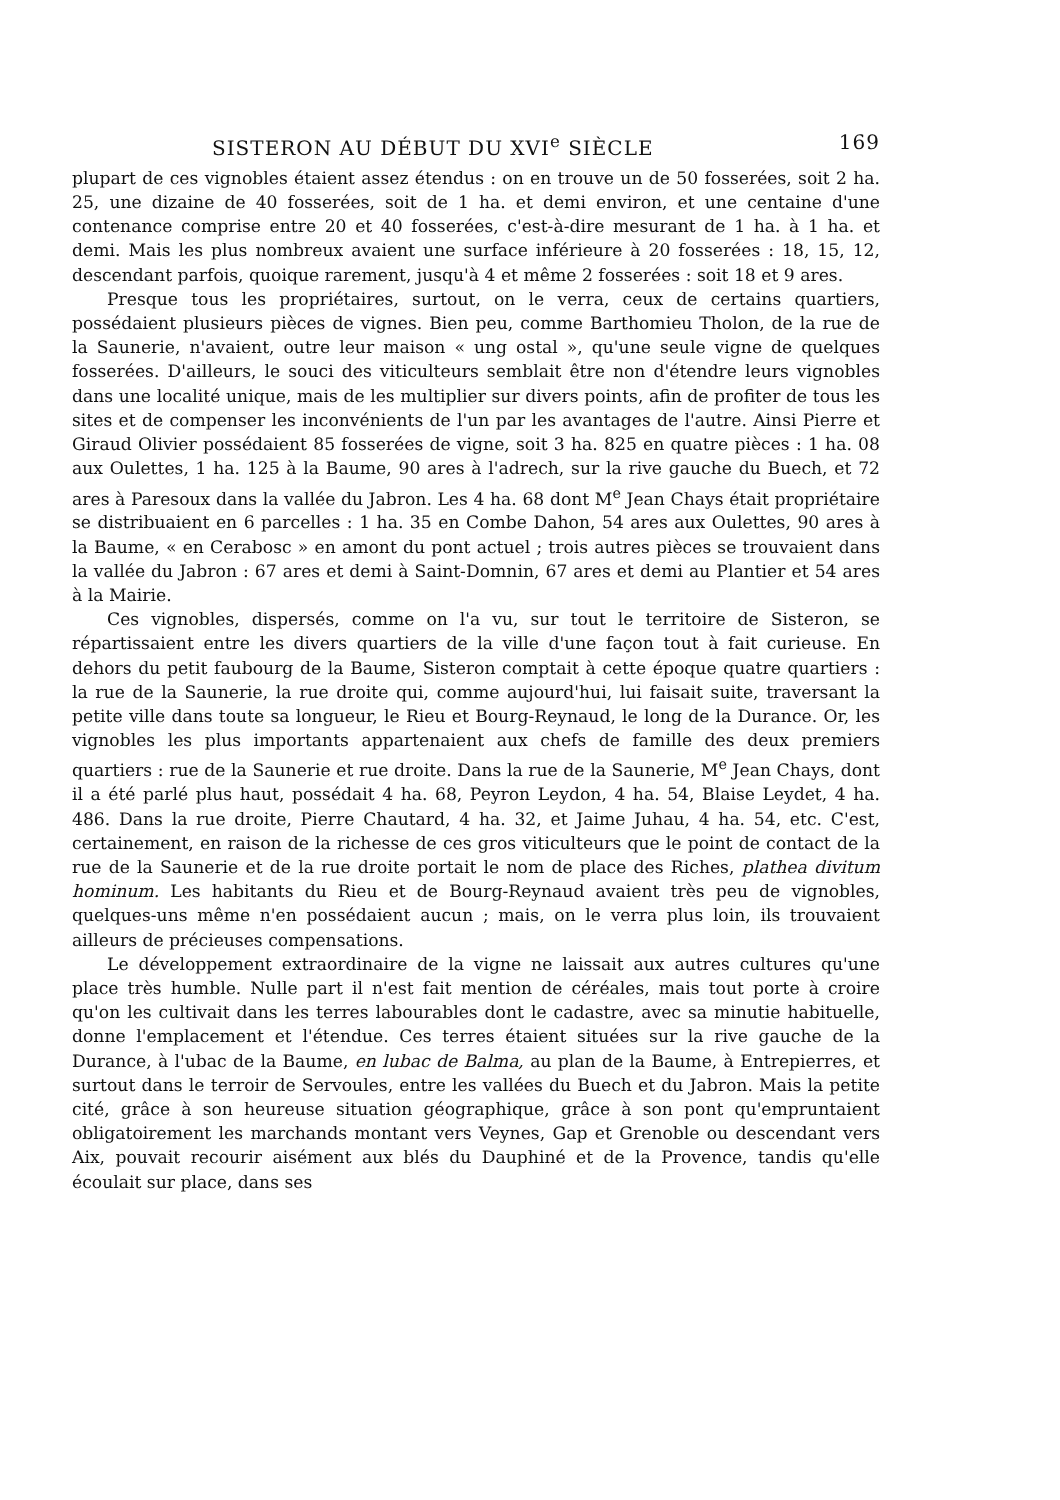SISTERON AU DÉBUT DU XVI<sup>e</sup> SIÈCLE 169
plupart de ces vignobles étaient assez étendus : on en trouve un de 50 fosserées, soit 2 ha. 25, une dizaine de 40 fosserées, soit de 1 ha. et demi environ, et une centaine d'une contenance comprise entre 20 et 40 fosserées, c'est-à-dire mesurant de 1 ha. à 1 ha. et demi. Mais les plus nombreux avaient une surface inférieure à 20 fosserées : 18, 15, 12, descendant parfois, quoique rarement, jusqu'à 4 et même 2 fosserées : soit 18 et 9 ares.
Presque tous les propriétaires, surtout, on le verra, ceux de certains quartiers, possédaient plusieurs pièces de vignes. Bien peu, comme Barthomieu Tholon, de la rue de la Saunerie, n'avaient, outre leur maison « ung ostal », qu'une seule vigne de quelques fosserées. D'ailleurs, le souci des viticulteurs semblait être non d'étendre leurs vignobles dans une localité unique, mais de les multiplier sur divers points, afin de profiter de tous les sites et de compenser les inconvénients de l'un par les avantages de l'autre. Ainsi Pierre et Giraud Olivier possédaient 85 fosserées de vigne, soit 3 ha. 825 en quatre pièces : 1 ha. 08 aux Oulettes, 1 ha. 125 à la Baume, 90 ares à l'adrech, sur la rive gauche du Buech, et 72 ares à Paresoux dans la vallée du Jabron. Les 4 ha. 68 dont M<sup>e</sup> Jean Chays était propriétaire se distribuaient en 6 parcelles : 1 ha. 35 en Combe Dahon, 54 ares aux Oulettes, 90 ares à la Baume, « en Cerabosc » en amont du pont actuel ; trois autres pièces se trouvaient dans la vallée du Jabron : 67 ares et demi à Saint-Domnin, 67 ares et demi au Plantier et 54 ares à la Mairie.
Ces vignobles, dispersés, comme on l'a vu, sur tout le territoire de Sisteron, se répartissaient entre les divers quartiers de la ville d'une façon tout à fait curieuse. En dehors du petit faubourg de la Baume, Sisteron comptait à cette époque quatre quartiers : la rue de la Saunerie, la rue droite qui, comme aujourd'hui, lui faisait suite, traversant la petite ville dans toute sa longueur, le Rieu et Bourg-Reynaud, le long de la Durance. Or, les vignobles les plus importants appartenaient aux chefs de famille des deux premiers quartiers : rue de la Saunerie et rue droite. Dans la rue de la Saunerie, M<sup>e</sup> Jean Chays, dont il a été parlé plus haut, possédait 4 ha. 68, Peyron Leydon, 4 ha. 54, Blaise Leydet, 4 ha. 486. Dans la rue droite, Pierre Chautard, 4 ha. 32, et Jaime Juhau, 4 ha. 54, etc. C'est, certainement, en raison de la richesse de ces gros viticulteurs que le point de contact de la rue de la Saunerie et de la rue droite portait le nom de place des Riches, plathea divitum hominum. Les habitants du Rieu et de Bourg-Reynaud avaient très peu de vignobles, quelques-uns même n'en possédaient aucun ; mais, on le verra plus loin, ils trouvaient ailleurs de précieuses compensations.
Le développement extraordinaire de la vigne ne laissait aux autres cultures qu'une place très humble. Nulle part il n'est fait mention de céréales, mais tout porte à croire qu'on les cultivait dans les terres labourables dont le cadastre, avec sa minutie habituelle, donne l'emplacement et l'étendue. Ces terres étaient situées sur la rive gauche de la Durance, à l'ubac de la Baume, en lubac de Balma, au plan de la Baume, à Entrepierres, et surtout dans le terroir de Servoules, entre les vallées du Buech et du Jabron. Mais la petite cité, grâce à son heureuse situation géographique, grâce à son pont qu'empruntaient obligatoirement les marchands montant vers Veynes, Gap et Grenoble ou descendant vers Aix, pouvait recourir aisément aux blés du Dauphiné et de la Provence, tandis qu'elle écoulait sur place, dans ses